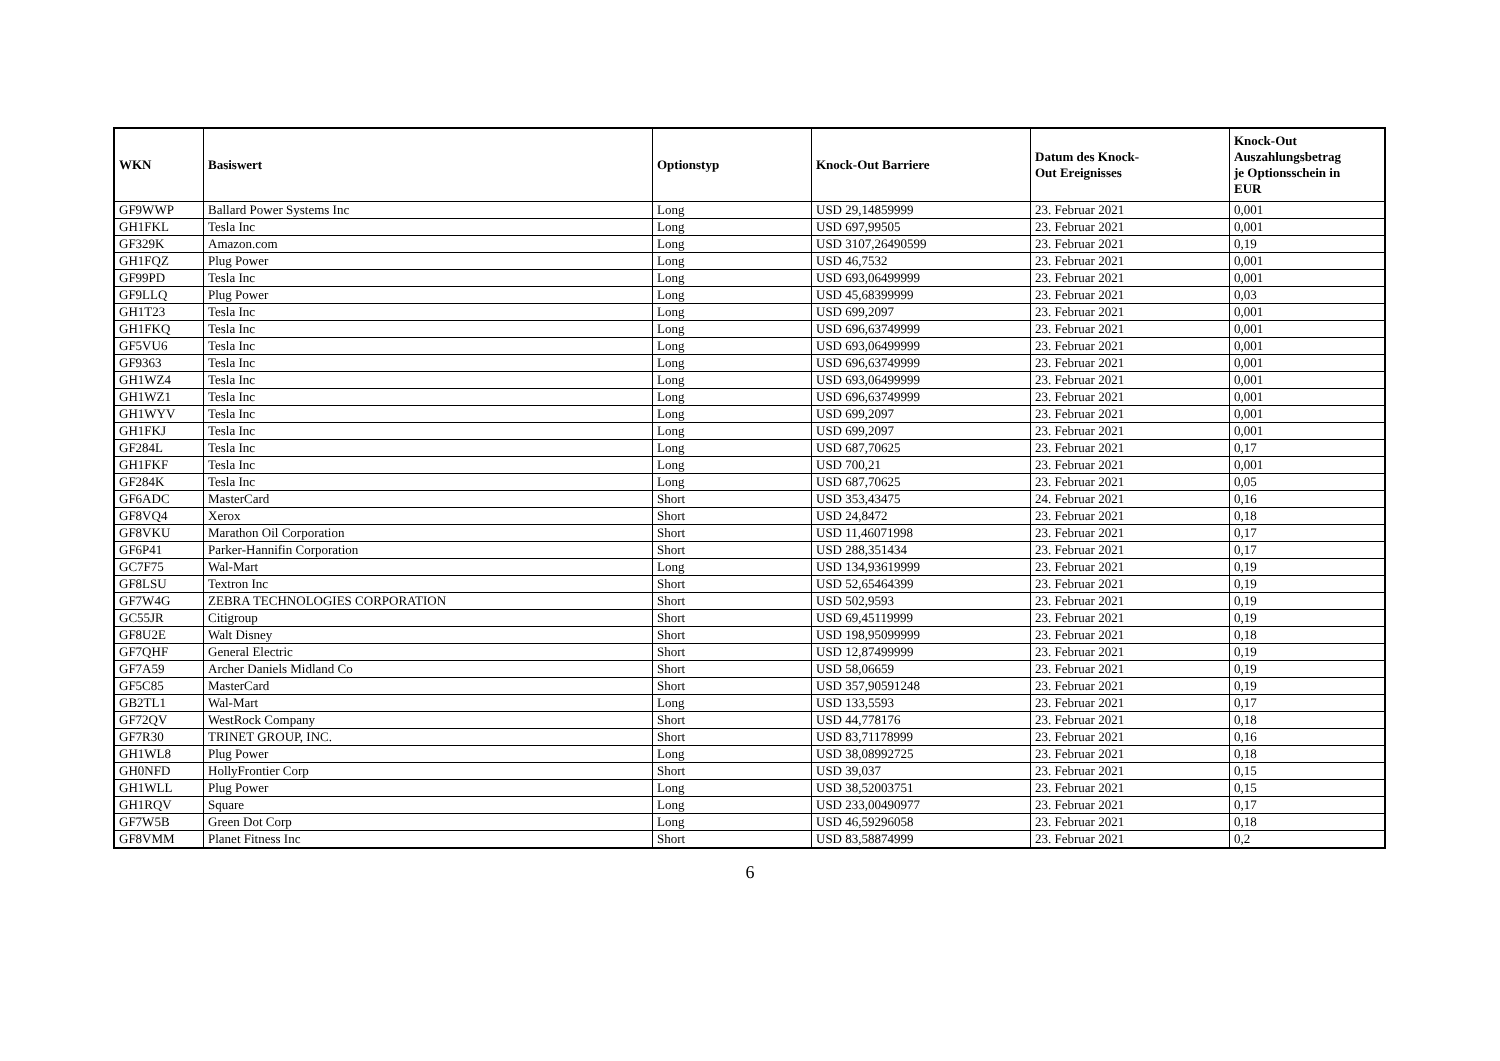| WKN | Basiswert | Optionstyp | Knock-Out Barriere | Datum des Knock- Out Ereignisses | Knock-Out Auszahlungsbetrag je Optionsschein in EUR |
| --- | --- | --- | --- | --- | --- |
| GF9WWP | Ballard Power Systems Inc | Long | USD 29,14859999 | 23. Februar 2021 | 0,001 |
| GH1FKL | Tesla Inc | Long | USD 697,99505 | 23. Februar 2021 | 0,001 |
| GF329K | Amazon.com | Long | USD 3107,26490599 | 23. Februar 2021 | 0,19 |
| GH1FQZ | Plug Power | Long | USD 46,7532 | 23. Februar 2021 | 0,001 |
| GF99PD | Tesla Inc | Long | USD 693,06499999 | 23. Februar 2021 | 0,001 |
| GF9LLQ | Plug Power | Long | USD 45,68399999 | 23. Februar 2021 | 0,03 |
| GH1T23 | Tesla Inc | Long | USD 699,2097 | 23. Februar 2021 | 0,001 |
| GH1FKQ | Tesla Inc | Long | USD 696,63749999 | 23. Februar 2021 | 0,001 |
| GF5VU6 | Tesla Inc | Long | USD 693,06499999 | 23. Februar 2021 | 0,001 |
| GF9363 | Tesla Inc | Long | USD 696,63749999 | 23. Februar 2021 | 0,001 |
| GH1WZ4 | Tesla Inc | Long | USD 693,06499999 | 23. Februar 2021 | 0,001 |
| GH1WZ1 | Tesla Inc | Long | USD 696,63749999 | 23. Februar 2021 | 0,001 |
| GH1WYV | Tesla Inc | Long | USD 699,2097 | 23. Februar 2021 | 0,001 |
| GH1FKJ | Tesla Inc | Long | USD 699,2097 | 23. Februar 2021 | 0,001 |
| GF284L | Tesla Inc | Long | USD 687,70625 | 23. Februar 2021 | 0,17 |
| GH1FKF | Tesla Inc | Long | USD 700,21 | 23. Februar 2021 | 0,001 |
| GF284K | Tesla Inc | Long | USD 687,70625 | 23. Februar 2021 | 0,05 |
| GF6ADC | MasterCard | Short | USD 353,43475 | 24. Februar 2021 | 0,16 |
| GF8VQ4 | Xerox | Short | USD 24,8472 | 23. Februar 2021 | 0,18 |
| GF8VKU | Marathon Oil Corporation | Short | USD 11,46071998 | 23. Februar 2021 | 0,17 |
| GF6P41 | Parker-Hannifin Corporation | Short | USD 288,351434 | 23. Februar 2021 | 0,17 |
| GC7F75 | Wal-Mart | Long | USD 134,93619999 | 23. Februar 2021 | 0,19 |
| GF8LSU | Textron Inc | Short | USD 52,65464399 | 23. Februar 2021 | 0,19 |
| GF7W4G | ZEBRA TECHNOLOGIES CORPORATION | Short | USD 502,9593 | 23. Februar 2021 | 0,19 |
| GC55JR | Citigroup | Short | USD 69,45119999 | 23. Februar 2021 | 0,19 |
| GF8U2E | Walt Disney | Short | USD 198,95099999 | 23. Februar 2021 | 0,18 |
| GF7QHF | General Electric | Short | USD 12,87499999 | 23. Februar 2021 | 0,19 |
| GF7A59 | Archer Daniels Midland Co | Short | USD 58,06659 | 23. Februar 2021 | 0,19 |
| GF5C85 | MasterCard | Short | USD 357,90591248 | 23. Februar 2021 | 0,19 |
| GB2TL1 | Wal-Mart | Long | USD 133,5593 | 23. Februar 2021 | 0,17 |
| GF72QV | WestRock Company | Short | USD 44,778176 | 23. Februar 2021 | 0,18 |
| GF7R30 | TRINET GROUP, INC. | Short | USD 83,71178999 | 23. Februar 2021 | 0,16 |
| GH1WL8 | Plug Power | Long | USD 38,08992725 | 23. Februar 2021 | 0,18 |
| GH0NFD | HollyFrontier Corp | Short | USD 39,037 | 23. Februar 2021 | 0,15 |
| GH1WLL | Plug Power | Long | USD 38,52003751 | 23. Februar 2021 | 0,15 |
| GH1RQV | Square | Long | USD 233,00490977 | 23. Februar 2021 | 0,17 |
| GF7W5B | Green Dot Corp | Long | USD 46,59296058 | 23. Februar 2021 | 0,18 |
| GF8VMM | Planet Fitness Inc | Short | USD 83,58874999 | 23. Februar 2021 | 0,2 |
6